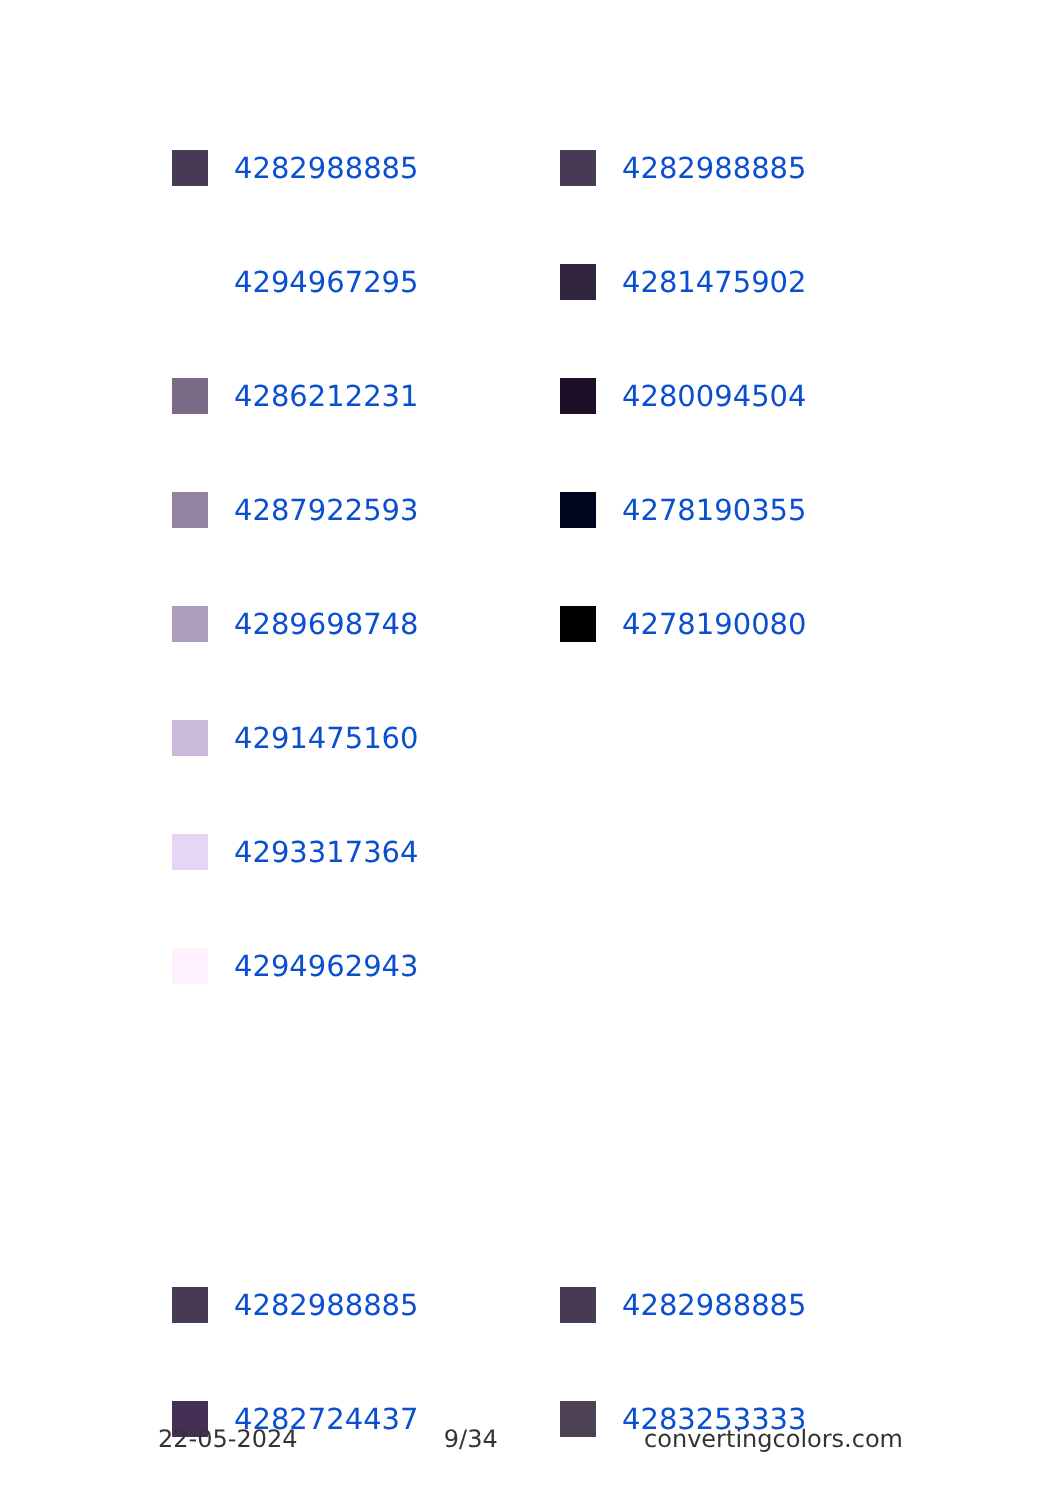4282988885 4282988885
4294967295 4281475902
4286212231 4280094504
4287922593 4278190355
4289698748 4278190080
4291475160
4293317364
4294962943
4282988885 4282988885
4282724437 4283253333
22-05-2024 9/34 convertingcolors.com